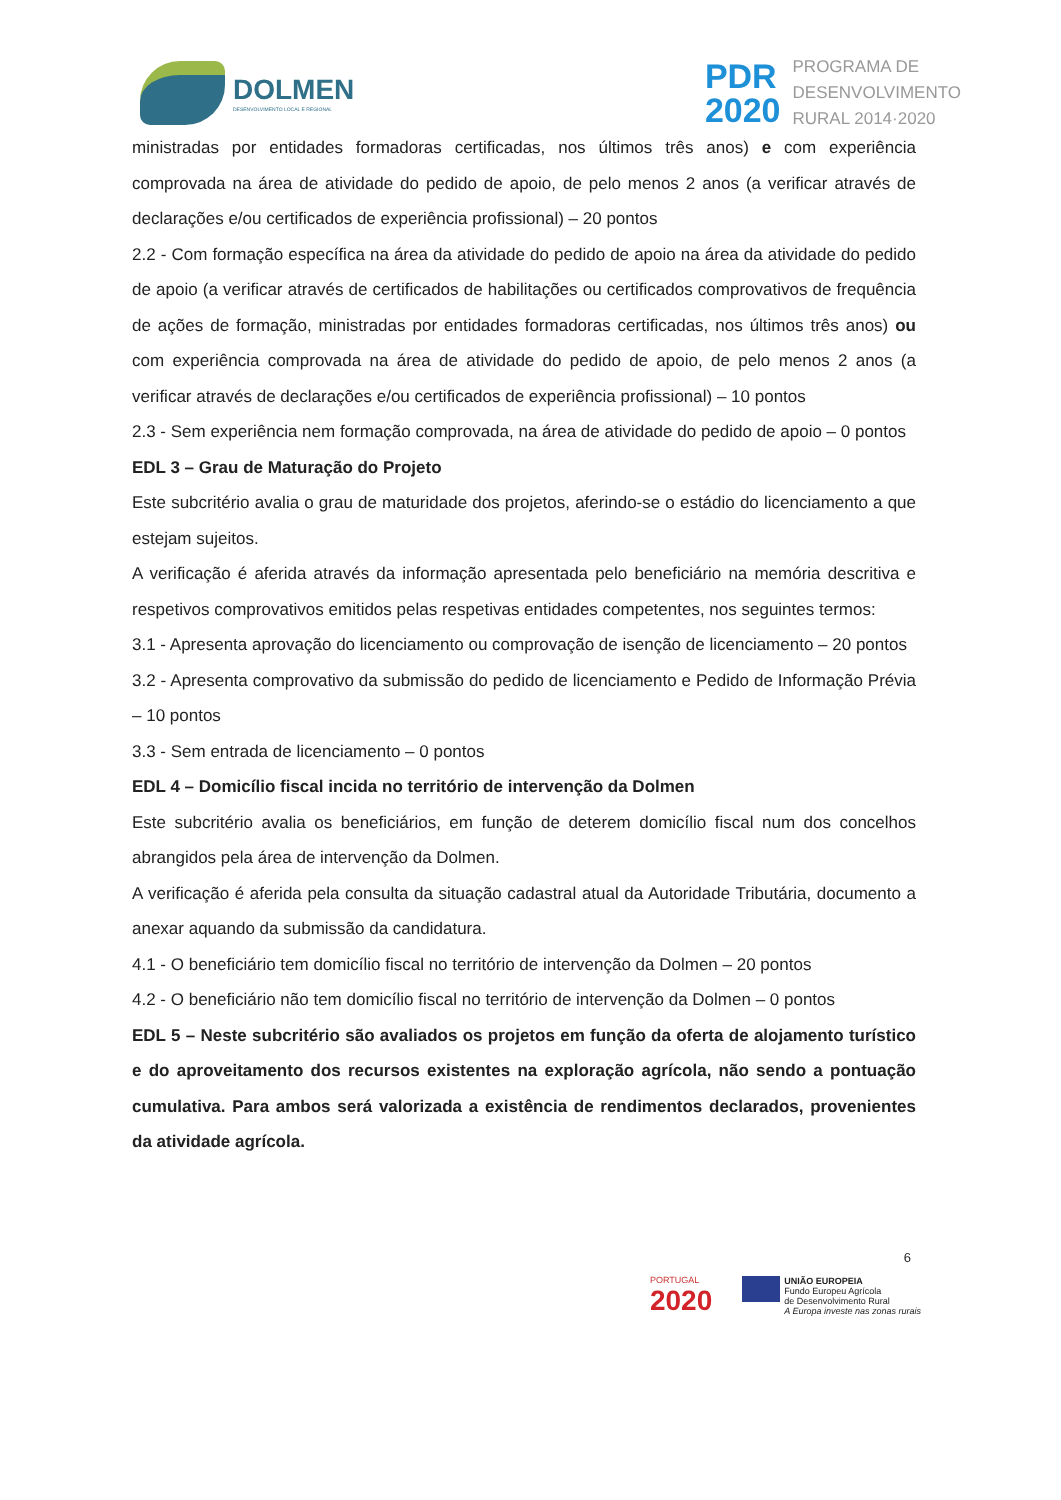DOLMEN
DESENVOLVIMENTO LOCAL E REGIONAL
PDR
2020
PROGRAMA DE
DESENVOLVIMENTO
RURAL 2014·2020
ministradas por entidades formadoras certificadas, nos últimos três anos) e com experiência comprovada na área de atividade do pedido de apoio, de pelo menos 2 anos (a verificar através de declarações e/ou certificados de experiência profissional) – 20 pontos
2.2 - Com formação específica na área da atividade do pedido de apoio na área da atividade do pedido de apoio (a verificar através de certificados de habilitações ou certificados comprovativos de frequência de ações de formação, ministradas por entidades formadoras certificadas, nos últimos três anos) ou com experiência comprovada na área de atividade do pedido de apoio, de pelo menos 2 anos (a verificar através de declarações e/ou certificados de experiência profissional) – 10 pontos
2.3 - Sem experiência nem formação comprovada, na área de atividade do pedido de apoio – 0 pontos
EDL 3 – Grau de Maturação do Projeto
Este subcritério avalia o grau de maturidade dos projetos, aferindo-se o estádio do licenciamento a que estejam sujeitos.
A verificação é aferida através da informação apresentada pelo beneficiário na memória descritiva e respetivos comprovativos emitidos pelas respetivas entidades competentes, nos seguintes termos:
3.1 - Apresenta aprovação do licenciamento ou comprovação de isenção de licenciamento – 20 pontos
3.2 - Apresenta comprovativo da submissão do pedido de licenciamento e Pedido de Informação Prévia – 10 pontos
3.3 - Sem entrada de licenciamento – 0 pontos
EDL 4 – Domicílio fiscal incida no território de intervenção da Dolmen
Este subcritério avalia os beneficiários, em função de deterem domicílio fiscal num dos concelhos abrangidos pela área de intervenção da Dolmen.
A verificação é aferida pela consulta da situação cadastral atual da Autoridade Tributária, documento a anexar aquando da submissão da candidatura.
4.1 - O beneficiário tem domicílio fiscal no território de intervenção da Dolmen – 20 pontos
4.2 - O beneficiário não tem domicílio fiscal no território de intervenção da Dolmen – 0 pontos
EDL 5 – Neste subcritério são avaliados os projetos em função da oferta de alojamento turístico e do aproveitamento dos recursos existentes na exploração agrícola, não sendo a pontuação cumulativa. Para ambos será valorizada a existência de rendimentos declarados, provenientes da atividade agrícola.
6
PORTUGAL
2020
UNIÃO EUROPEIA
Fundo Europeu Agrícola
de Desenvolvimento Rural
A Europa investe nas zonas rurais